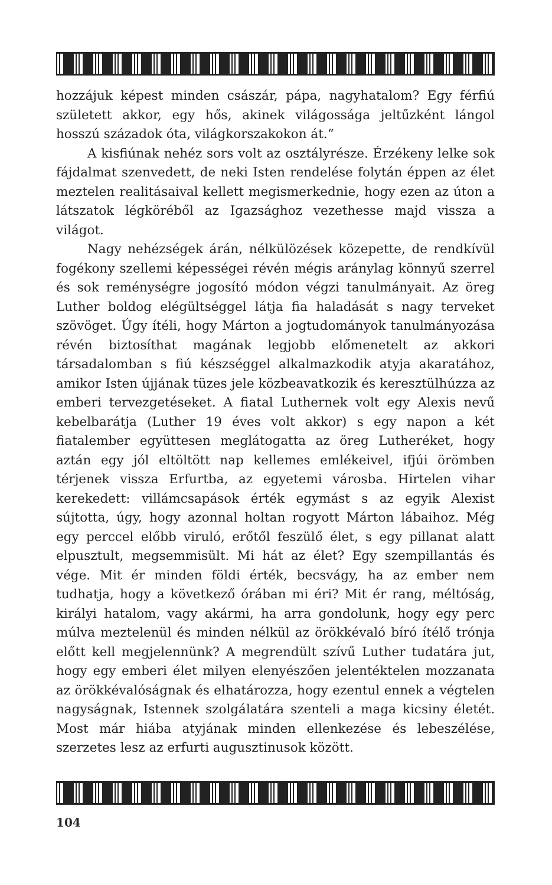hozzájuk képest minden császár, pápa, nagyhatalom? Egy férfiú született akkor, egy hős, akinek világossága jeltűzként lángol hosszú századok óta, világkorszakokon át.“
A kisfiúnak nehéz sors volt az osztályrésze. Érzékeny lelke sok fájdalmat szenvedett, de neki Isten rendelése folytán éppen az élet meztelen realitásaival kellett megismerkednie, hogy ezen az úton a látszatok légköréből az Igazsághoz vezethesse majd vissza a világot.
Nagy nehézségek árán, nélkülözések közepette, de rendkívül fogékony szellemi képességei révén mégis aránylag könnyű szerrel és sok reménységre jogosító módon végzi tanulmányait. Az öreg Luther boldog elégültséggel látja fia haladását s nagy terveket szövöget. Úgy ítéli, hogy Márton a jogtudományok tanulmányozása révén biztosíthat magának legjobb előmenetelt az akkori társadalomban s fiú készséggel alkalmazkodik atyja akaratához, amikor Isten újjának tüzes jele közbeavatkozik és keresztülhúzza az emberi tervezgetéseket. A fiatal Luthernek volt egy Alexis nevű kebelbarátja (Luther 19 éves volt akkor) s egy napon a két fiatalember együttesen meglátogatta az öreg Lutheréket, hogy aztán egy jól eltöltött nap kellemes emlékeivel, ifjúi örömben térjenek vissza Erfurtba, az egyetemi városba. Hirtelen vihar kerekedett: villámcsapások érték egymást s az egyik Alexist sújtotta, úgy, hogy azonnal holtan rogyott Márton lábaihoz. Még egy perccel előbb viruló, erőtől feszülő élet, s egy pillanat alatt elpusztult, megsemmisült. Mi hát az élet? Egy szempillantás és vége. Mit ér minden földi érték, becsvágy, ha az ember nem tudhatja, hogy a következő órában mi éri? Mit ér rang, méltóság, királyi hatalom, vagy akármi, ha arra gondolunk, hogy egy perc múlva meztelenül és minden nélkül az örökkévaló bíró ítélő trónja előtt kell megjelennünk? A megrendült szívű Luther tudatára jut, hogy egy emberi élet milyen elenyészően jelentéktelen mozzanata az örökkévalóságnak és elhatározza, hogy ezentul ennek a végtelen nagyságnak, Istennek szolgálatára szenteli a maga kicsiny életét. Most már hiába atyjának minden ellenkezése és lebeszélése, szerzetes lesz az erfurti augusztinusok között.
104